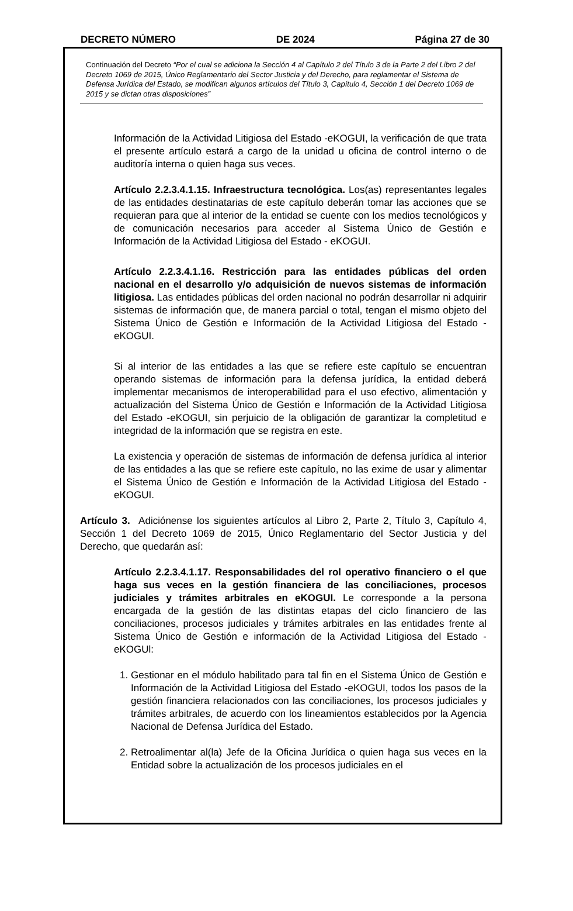DECRETO NÚMERO DE 2024 Página 27 de 30
Continuación del Decreto “Por el cual se adiciona la Sección 4 al Capítulo 2 del Título 3 de la Parte 2 del Libro 2 del Decreto 1069 de 2015, Único Reglamentario del Sector Justicia y del Derecho, para reglamentar el Sistema de Defensa Jurídica del Estado, se modifican algunos artículos del Título 3, Capítulo 4, Sección 1 del Decreto 1069 de 2015 y se dictan otras disposiciones”
Información de la Actividad Litigiosa del Estado -eKOGUI, la verificación de que trata el presente artículo estará a cargo de la unidad u oficina de control interno o de auditoría interna o quien haga sus veces.
Artículo 2.2.3.4.1.15. Infraestructura tecnológica. Los(as) representantes legales de las entidades destinatarias de este capítulo deberán tomar las acciones que se requieran para que al interior de la entidad se cuente con los medios tecnológicos y de comunicación necesarios para acceder al Sistema Único de Gestión e Información de la Actividad Litigiosa del Estado - eKOGUI.
Artículo 2.2.3.4.1.16. Restricción para las entidades públicas del orden nacional en el desarrollo y/o adquisición de nuevos sistemas de información litigiosa. Las entidades públicas del orden nacional no podrán desarrollar ni adquirir sistemas de información que, de manera parcial o total, tengan el mismo objeto del Sistema Único de Gestión e Información de la Actividad Litigiosa del Estado - eKOGUI.
Si al interior de las entidades a las que se refiere este capítulo se encuentran operando sistemas de información para la defensa jurídica, la entidad deberá implementar mecanismos de interoperabilidad para el uso efectivo, alimentación y actualización del Sistema Único de Gestión e Información de la Actividad Litigiosa del Estado -eKOGUI, sin perjuicio de la obligación de garantizar la completitud e integridad de la información que se registra en este.
La existencia y operación de sistemas de información de defensa jurídica al interior de las entidades a las que se refiere este capítulo, no las exime de usar y alimentar el Sistema Único de Gestión e Información de la Actividad Litigiosa del Estado - eKOGUI.
Artículo 3. Adiciónense los siguientes artículos al Libro 2, Parte 2, Título 3, Capítulo 4, Sección 1 del Decreto 1069 de 2015, Único Reglamentario del Sector Justicia y del Derecho, que quedarán así:
Artículo 2.2.3.4.1.17. Responsabilidades del rol operativo financiero o el que haga sus veces en la gestión financiera de las conciliaciones, procesos judiciales y trámites arbitrales en eKOGUI. Le corresponde a la persona encargada de la gestión de las distintas etapas del ciclo financiero de las conciliaciones, procesos judiciales y trámites arbitrales en las entidades frente al Sistema Único de Gestión e información de la Actividad Litigiosa del Estado - eKOGUl:
1. Gestionar en el módulo habilitado para tal fin en el Sistema Único de Gestión e Información de la Actividad Litigiosa del Estado -eKOGUI, todos los pasos de la gestión financiera relacionados con las conciliaciones, los procesos judiciales y trámites arbitrales, de acuerdo con los lineamientos establecidos por la Agencia Nacional de Defensa Jurídica del Estado.
2. Retroalimentar al(la) Jefe de la Oficina Jurídica o quien haga sus veces en la Entidad sobre la actualización de los procesos judiciales en el